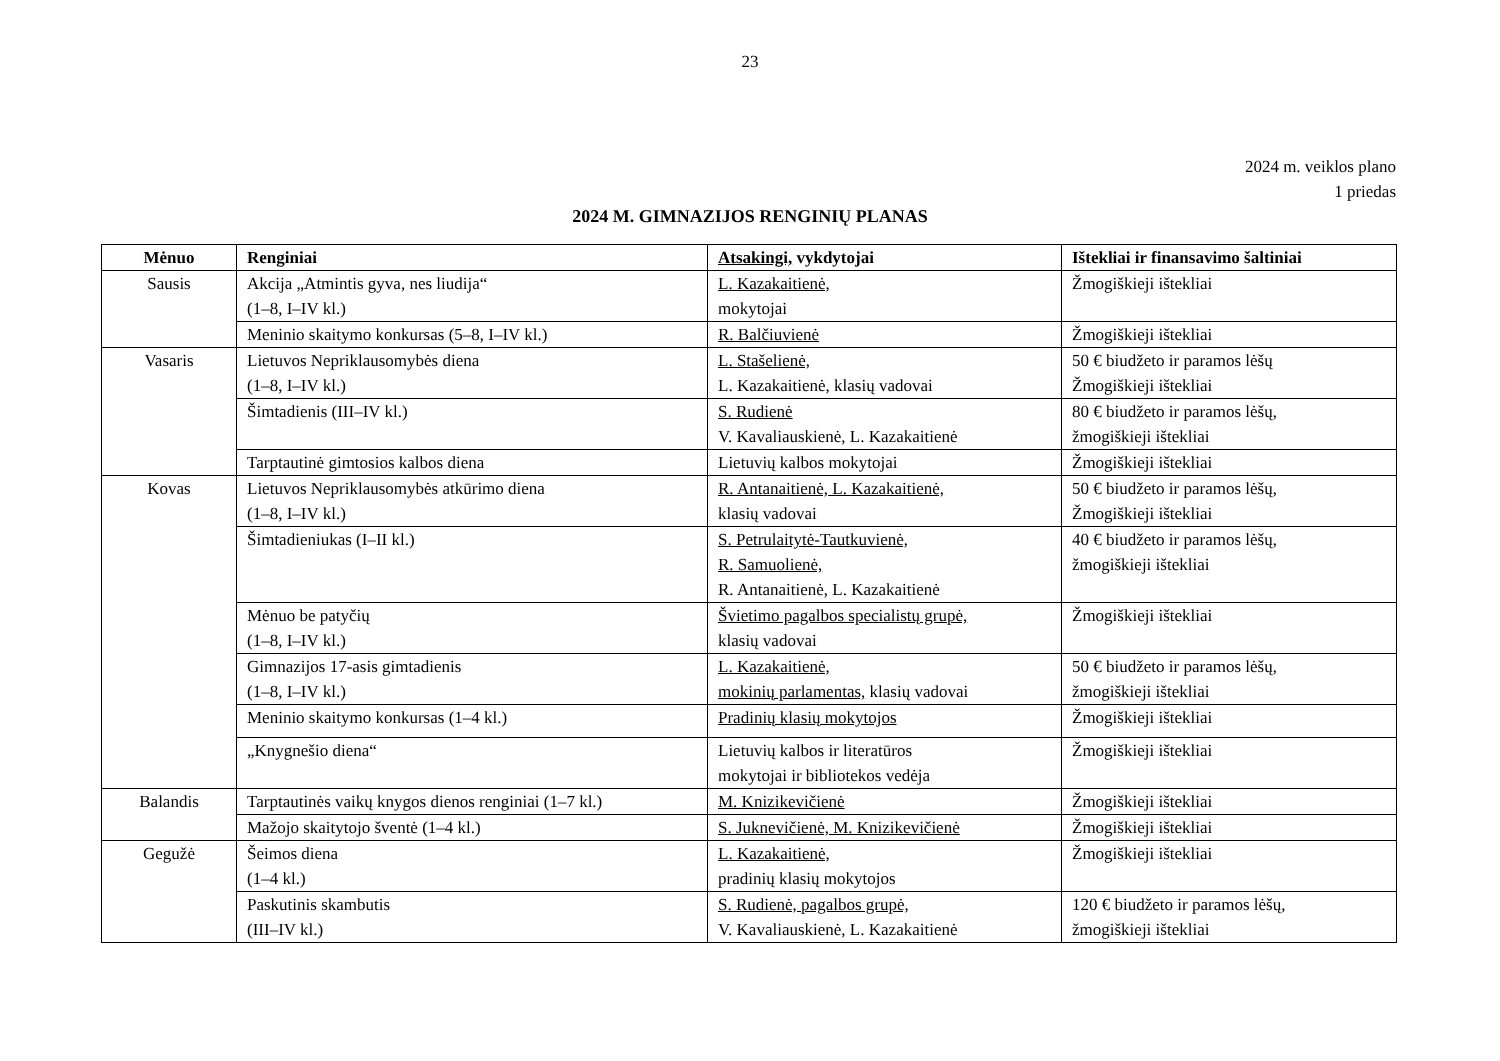23
2024 m. veiklos plano
1 priedas
2024 M. GIMNAZIJOS RENGINIŲ PLANAS
| Mėnuo | Renginiai | Atsakingi, vykdytojai | Ištekliai ir finansavimo šaltiniai |
| --- | --- | --- | --- |
| Sausis | Akcija „Atmintis gyva, nes liudija“ (1–8, I–IV kl.) | L. Kazakaitienė, mokytojai | Žmogiškieji ištekliai |
| | Meninio skaitymo konkursas (5–8, I–IV kl.) | R. Balčiuvienė | Žmogiškieji ištekliai |
| Vasaris | Lietuvos Nepriklausomybės diena (1–8, I–IV kl.) | L. Stašelienė, L. Kazakaitienė, klasių vadovai | 50 € biudžeto ir paramos lėšų Žmogiškieji ištekliai |
| | Šimtadienis (III–IV kl.) | S. Rudienė V. Kavaliauskienė, L. Kazakaitienė | 80 € biudžeto ir paramos lėšų, žmogiškieji ištekliai |
| | Tarptautinė gimtosios kalbos diena | Lietuvių kalbos mokytojai | Žmogiškieji ištekliai |
| Kovas | Lietuvos Nepriklausomybės atkūrimo diena (1–8, I–IV kl.) | R. Antanaitienė, L. Kazakaitienė, klasių vadovai | 50 € biudžeto ir paramos lėšų, Žmogiškieji ištekliai |
| | Šimtadieniukas (I–II kl.) | S. Petrulaitytė-Tautkuvienė, R. Samuolienė, R. Antanaitienė, L. Kazakaitienė | 40 € biudžeto ir paramos lėšų, žmogiškieji ištekliai |
| | Mėnuo be patyčių (1–8, I–IV kl.) | Švietimo pagalbos specialistų grupė, klasių vadovai | Žmogiškieji ištekliai |
| | Gimnazijos 17-asis gimtadienis (1–8, I–IV kl.) | L. Kazakaitienė, mokinių parlamentas, klasių vadovai | 50 € biudžeto ir paramos lėšų, žmogiškieji ištekliai |
| | Meninio skaitymo konkursas (1–4 kl.) | Pradinių klasių mokytojos | Žmogiškieji ištekliai |
| | „Knygnešio diena“ | Lietuvių kalbos ir literatūros mokytojai ir bibliotekos vedėja | Žmogiškieji ištekliai |
| Balandis | Tarptautinės vaikų knygos dienos renginiai (1–7 kl.) | M. Knizikevičienė | Žmogiškieji ištekliai |
| | Mažojo skaitytojo šventė (1–4 kl.) | S. Juknevičienė, M. Knizikevičienė | Žmogiškieji ištekliai |
| Gegužė | Šeimos diena (1–4 kl.) | L. Kazakaitienė, pradinių klasių mokytojos | Žmogiškieji ištekliai |
| | Paskutinis skambutis (III–IV kl.) | S. Rudienė, pagalbos grupė, V. Kavaliauskienė, L. Kazakaitienė | 120 € biudžeto ir paramos lėšų, žmogiškieji ištekliai |